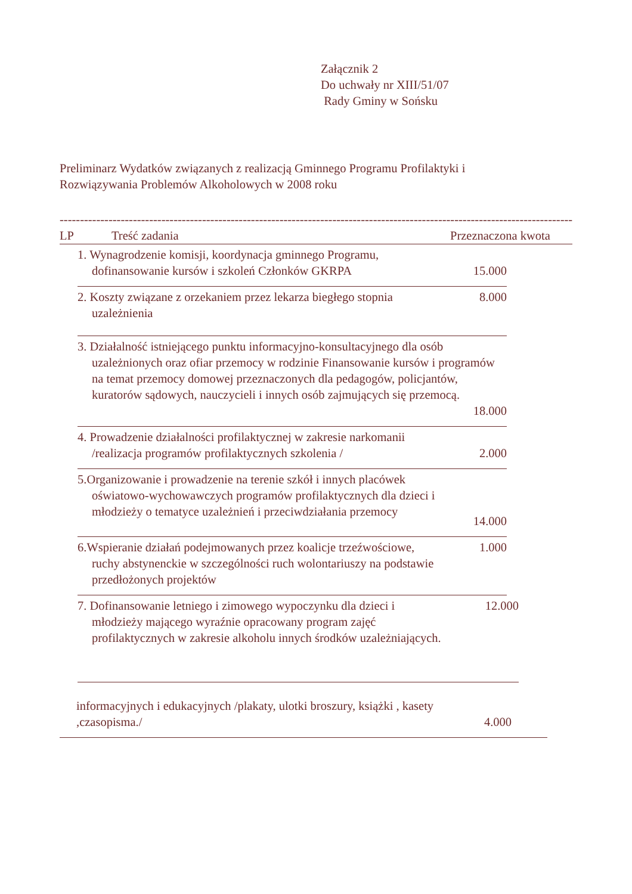Załącznik 2
Do uchwały nr XIII/51/07
Rady Gminy w Sońsku
Preliminarz Wydatków związanych z realizacją Gminnego Programu Profilaktyki i Rozwiązywania Problemów Alkoholowych w 2008 roku
------------------------------------------------------------------------------------------------------------------------------
LP Treść zadania Przeznaczona kwota
1. Wynagrodzenie komisji, koordynacja gminnego Programu, dofinansowanie kursów i szkoleń Członków GKRPA
15.000
2. Koszty związane z orzekaniem przez lekarza biegłego stopnia uzależnienia
8.000
3. Działalność istniejącego punktu informacyjno-konsultacyjnego dla osób uzależnionych oraz ofiar przemocy w rodzinie Finansowanie kursów i programów na temat przemocy domowej przeznaczonych dla pedagogów, policjantów, kuratorów sądowych, nauczycieli i innych osób zajmujących się przemocą.
18.000
4. Prowadzenie działalności profilaktycznej w zakresie narkomanii /realizacja programów profilaktycznych szkolenia /
2.000
5.Organizowanie i prowadzenie na terenie szkół i innych placówek oświatowo-wychowawczych programów profilaktycznych dla dzieci i młodzieży o tematyce uzależnień i przeciwdziałania przemocy
14.000
6.Wspieranie działań podejmowanych przez koalicje trzeźwościowe, ruchy abstynenckie w szczególności ruch wolontariuszy na podstawie przedłożonych projektów
1.000
7. Dofinansowanie letniego i zimowego wypoczynku dla dzieci i młodzieży mającego wyraźnie opracowany program zajęć profilaktycznych w zakresie alkoholu innych środków uzależniających.
12.000
informacyjnych i edukacyjnych /plakaty, ulotki broszury, książki , kasety ,czasopisma./
4.000